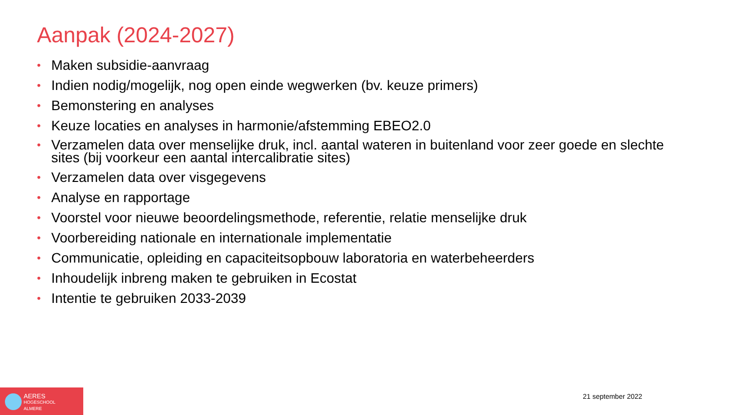Aanpak (2024-2027)
• Maken subsidie-aanvraag
• Indien nodig/mogelijk, nog open einde wegwerken (bv. keuze primers)
• Bemonstering en analyses
• Keuze locaties en analyses in harmonie/afstemming EBEO2.0
• Verzamelen data over menselijke druk, incl. aantal wateren in buitenland voor zeer goede en slechte sites (bij voorkeur een aantal intercalibratie sites)
• Verzamelen data over visgegevens
• Analyse en rapportage
• Voorstel voor nieuwe beoordelingsmethode, referentie, relatie menselijke druk
• Voorbereiding nationale en internationale implementatie
• Communicatie, opleiding en capaciteitsopbouw laboratoria en waterbeheerders
• Inhoudelijk inbreng maken te gebruiken in Ecostat
• Intentie te gebruiken 2033-2039
AERES
HOGESCHOOL
ALMERE
21 september 2022